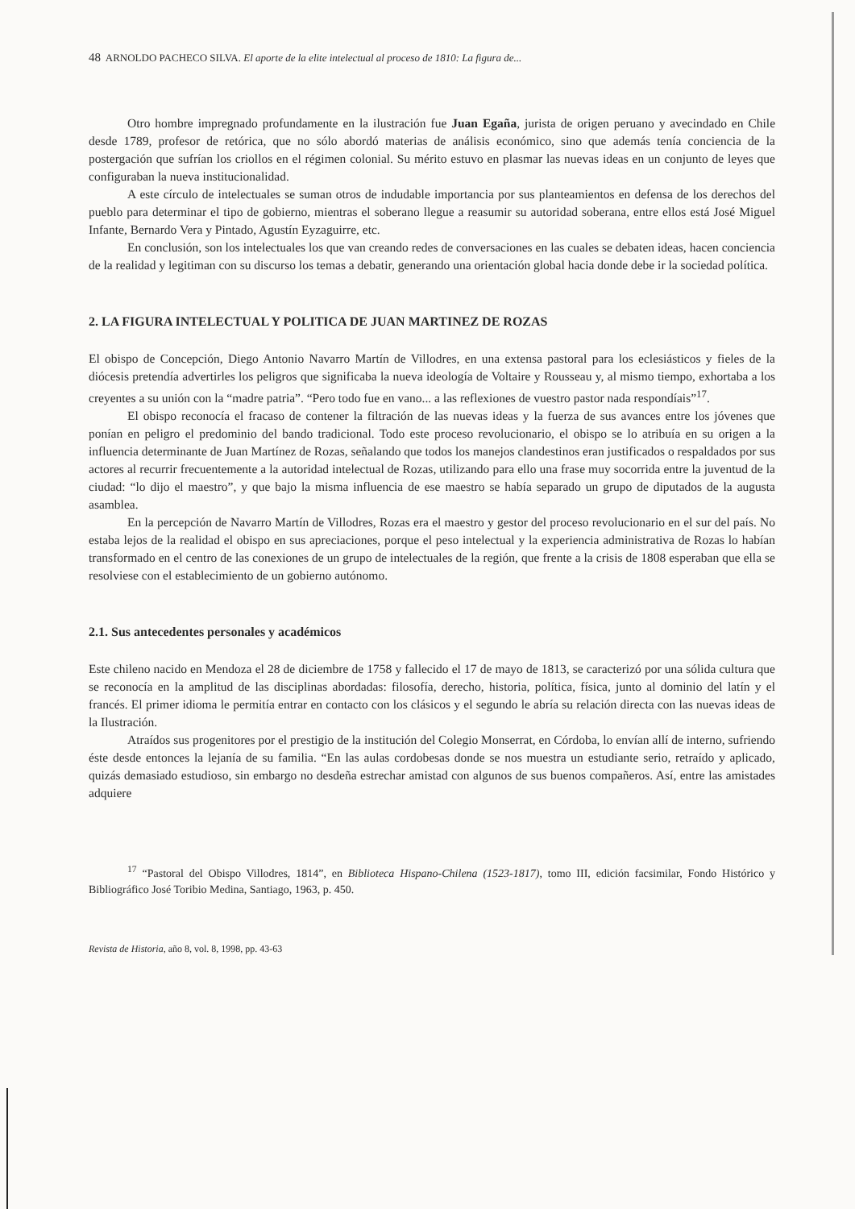48 ARNOLDO PACHECO SILVA. El aporte de la elite intelectual al proceso de 1810: La figura de...
Otro hombre impregnado profundamente en la ilustración fue Juan Egaña, jurista de origen peruano y avecindado en Chile desde 1789, profesor de retórica, que no sólo abordó materias de análisis económico, sino que además tenía conciencia de la postergación que sufrían los criollos en el régimen colonial. Su mérito estuvo en plasmar las nuevas ideas en un conjunto de leyes que configuraban la nueva institucionalidad.
A este círculo de intelectuales se suman otros de indudable importancia por sus planteamientos en defensa de los derechos del pueblo para determinar el tipo de gobierno, mientras el soberano llegue a reasumir su autoridad soberana, entre ellos está José Miguel Infante, Bernardo Vera y Pintado, Agustín Eyzaguirre, etc.
En conclusión, son los intelectuales los que van creando redes de conversaciones en las cuales se debaten ideas, hacen conciencia de la realidad y legitiman con su discurso los temas a debatir, generando una orientación global hacia donde debe ir la sociedad política.
2. LA FIGURA INTELECTUAL Y POLITICA DE JUAN MARTINEZ DE ROZAS
El obispo de Concepción, Diego Antonio Navarro Martín de Villodres, en una extensa pastoral para los eclesiásticos y fieles de la diócesis pretendía advertirles los peligros que significaba la nueva ideología de Voltaire y Rousseau y, al mismo tiempo, exhortaba a los creyentes a su unión con la “madre patria”. “Pero todo fue en vano... a las reflexiones de vuestro pastor nada respondíais”<sup>17</sup>.
El obispo reconocía el fracaso de contener la filtración de las nuevas ideas y la fuerza de sus avances entre los jóvenes que ponían en peligro el predominio del bando tradicional. Todo este proceso revolucionario, el obispo se lo atribuía en su origen a la influencia determinante de Juan Martínez de Rozas, señalando que todos los manejos clandestinos eran justificados o respaldados por sus actores al recurrir frecuentemente a la autoridad intelectual de Rozas, utilizando para ello una frase muy socorrida entre la juventud de la ciudad: “lo dijo el maestro”, y que bajo la misma influencia de ese maestro se había separado un grupo de diputados de la augusta asamblea.
En la percepción de Navarro Martín de Villodres, Rozas era el maestro y gestor del proceso revolucionario en el sur del país. No estaba lejos de la realidad el obispo en sus apreciaciones, porque el peso intelectual y la experiencia administrativa de Rozas lo habían transformado en el centro de las conexiones de un grupo de intelectuales de la región, que frente a la crisis de 1808 esperaban que ella se resolviese con el establecimiento de un gobierno autónomo.
2.1. Sus antecedentes personales y académicos
Este chileno nacido en Mendoza el 28 de diciembre de 1758 y fallecido el 17 de mayo de 1813, se caracterizó por una sólida cultura que se reconocía en la amplitud de las disciplinas abordadas: filosofía, derecho, historia, política, física, junto al dominio del latín y el francés. El primer idioma le permitía entrar en contacto con los clásicos y el segundo le abría su relación directa con las nuevas ideas de la Ilustración.
Atraídos sus progenitores por el prestigio de la institución del Colegio Monserrat, en Córdoba, lo envían allí de interno, sufriendo éste desde entonces la lejanía de su familia. “En las aulas cordobesas donde se nos muestra un estudiante serio, retraído y aplicado, quizás demasiado estudioso, sin embargo no desdeña estrechar amistad con algunos de sus buenos compañeros. Así, entre las amistades adquiere
<sup>17</sup> “Pastoral del Obispo Villodres, 1814”, en Biblioteca Hispano-Chilena (1523-1817), tomo III, edición facsimilar, Fondo Histórico y Bibliográfico José Toribio Medina, Santiago, 1963, p. 450.
Revista de Historia, año 8, vol. 8, 1998, pp. 43-63